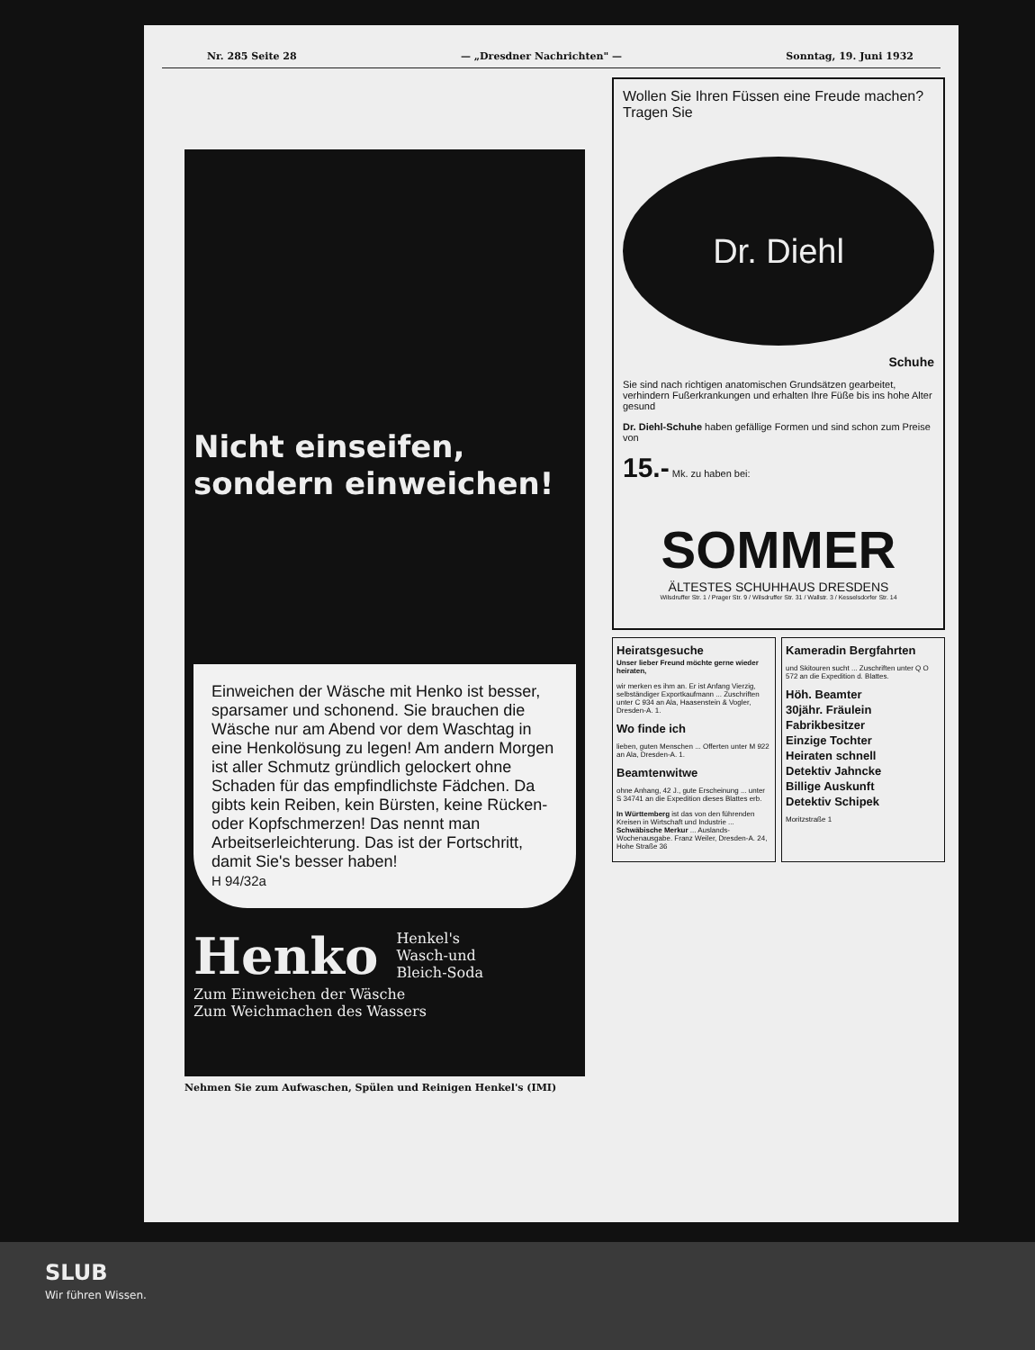Nr. 285 Seite 28 — „Dresdner Nachrichten" — Sonntag, 19. Juni 1932
Nicht einseifen,
sondern einweichen!
Einweichen der Wäsche mit Henko ist besser, sparsamer und schonend. Sie brauchen die Wäsche nur am Abend vor dem Waschtag in eine Henkolösung zu legen! Am andern Morgen ist aller Schmutz gründlich gelockert ohne Schaden für das empfindlichste Fädchen. Da gibts kein Reiben, kein Bürsten, keine Rücken- oder Kopfschmerzen! Das nennt man Arbeitserleichterung. Das ist der Fortschritt, damit Sie's besser haben!
H 94/32a
Henko Henkel's
Wasch-und
Bleich-Soda
Zum Einweichen der Wäsche
Zum Weichmachen des Wassers
Nehmen Sie zum Aufwaschen, Spülen und Reinigen Henkel's (IMI)
Wollen Sie Ihren Füssen eine Freude machen? Tragen Sie
Dr. Diehl
Schuhe
Sie sind nach richtigen anatomischen Grundsätzen gearbeitet, verhindern Fußerkrankungen und erhalten Ihre Füße bis ins hohe Alter gesund
Dr. Diehl-Schuhe haben gefällige Formen und sind schon zum Preise von
15.- Mk. zu haben bei:
SOMMER
ÄLTESTES SCHUHHAUS DRESDENS
Wilsdruffer Str. 1 / Prager Str. 9 / Wilsdruffer Str. 31 / Wallstr. 3 / Kesselsdorfer Str. 14
Heiratsgesuche
Unser lieber Freund möchte gerne wieder heiraten,
wir merken es ihm an. Er ist Anfang Vierzig, selbständiger Exportkaufmann ... Zuschriften unter C 934 an Ala, Haasenstein & Vogler, Dresden-A. 1.
Wo finde ich
lieben, guten Menschen ... Offerten unter M 922 an Ala, Dresden-A. 1.
Beamtenwitwe
ohne Anhang, 42 J., gute Erscheinung ... unter S 34741 an die Expedition dieses Blattes erb.
In Württemberg ist das von den führenden Kreisen in Wirtschaft und Industrie ... Schwäbische Merkur ... Auslands-Wochenausgabe. Franz Weiler, Dresden-A. 24, Hohe Straße 36
Kameradin Bergfahrten
und Skitouren sucht ... Zuschriften unter Q O 572 an die Expedition d. Blattes.
Höh. Beamter
30jähr. Fräulein
Fabrikbesitzer
Einzige Tochter
Heiraten schnell
Detektiv Jahncke
Billige Auskunft
Detektiv Schipek
Moritzstraße 1
SLUB
Wir führen Wissen.